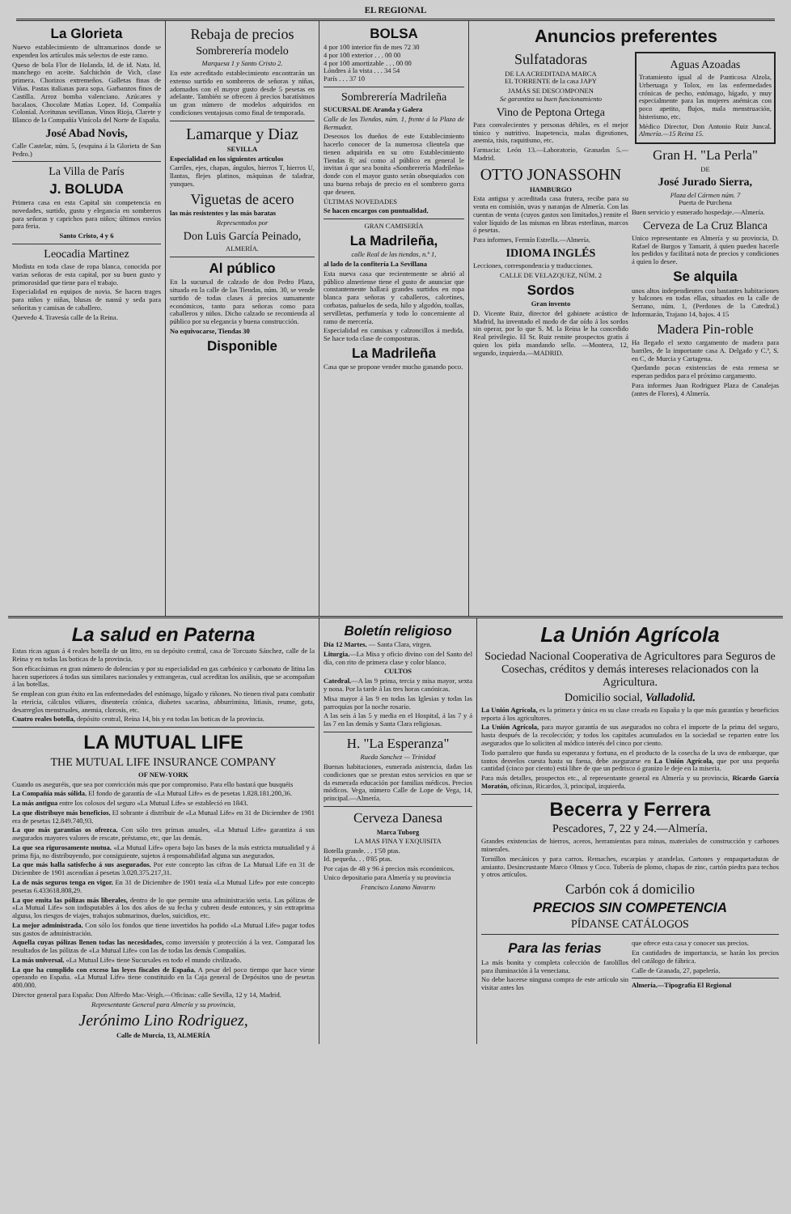EL REGIONAL
La Glorieta
Nuevo establecimiento de ultramarinos donde se expenden los artículos más selectos de este ramo.
Queso de bola Flor de Holanda, Id. de id. Nata. Id. manchego en aceite. Salchichón de Vich, clase primera. Chorizos extremeños. Galletas finas de Viñas. Pastas italianas para sopa. Garbanzos finos de Castilla. Arroz bomba valenciano. Azúcares y bacalaos. Chocolate Matías Lopez. Id. Compañía Colonial. Aceitunas sevillanas. Vinos Rioja, Clarete y Blanco de la Compañía Vinícola del Norte de España.
José Abad Novis,
Calle Castelar, núm. 5, (esquina á la Glorieta de San Pedro.)
La Villa de París
J. BOLUDA
Primera casa en esta Capital sin competencia en novedades, surtido, gusto y elegancia en sombreros para señoras y caprichos para niños; últimos envíos para feria.
Santo Cristo, 4 y 6
Leocadia Martinez
Modista en toda clase de ropa blanca, conocida por varias señoras de esta capital, por su buen gusto y primorosidad que tiene para el trabajo.
Especialidad en equipos de novia. Se hacen trages para niños y niñas, blusas de nansú y seda para señoritas y camisas de caballero.
Quevedo 4. Travesía calle de la Reina.
Rebaja de precios
Sombrerería modelo
Marquesa 1 y Santo Cristo 2.
En este acreditado establecimiento encontrarán un extenso surtido en sombreros de señoras y niñas, adornados con el mayor gusto desde 5 pesetas en adelante. También se ofrecen á precios baratísimos un gran número de modelos adquiridos en condiciones ventajosas como final de temporada.
Lamarque y Diaz
SEVILLA
Especialidad en los siguientes artículos
Carriles, ejes, chapas, ángulos, hierros T, hierros U, llantas, flejes platinos, máquinas de taladrar, yunques.
Viguetas de acero
las más resistentes y las más baratas
Representados por
Don Luis García Peinado,
ALMERÍA.
Al público
En la sucursal de calzado de don Pedro Plaza, situada en la calle de las Tiendas, núm. 30, se vende surtido de todas clases á precios sumamente económicos, tanto para señoras como para caballeros y niños. Dicho calzado se recomienda al público por su elegancia y buena construcción.
No equivocarse, Tiendas 30
Disponible
BOLSA
4 por 100 interior fin de mes 72 30
4 por 100 exterior . . . 00 00
4 por 100 amortizable . . . 00 00
Lóndres á la vista . . . 34 54
París . . . 37 10
Sombrerería Madrileña
SUCURSAL DE Aranda y Galera
Calle de las Tiendas, núm. 1, frente á la Plaza de Bermudez.
Deseosos los dueños de este Establecimiento hacerlo conocer de la numerosa clientela que tienen adquirida en su otro Establecimiento Tiendas 8; así como al público en general le invitan á que sea bonita «Sombrerería Madrileña» donde con el mayor gusto serán obsequiados con una buena rebaja de precio en el sombrero gorra que deseen.
ÚLTIMAS NOVEDADES
Se hacen encargos con puntualidad.
GRAN CAMISERÍA
La Madrileña,
calle Real de las tiendas, n.º 1,
al lado de la confitería La Sevillana
Esta nueva casa que recientemente se abrió al público almeriense tiene el gusto de anunciar que constantemente hallará grandes surtidos en ropa blanca para señoras y caballeros, calcetines, corbatas, pañuelos de seda, hilo y algodón, toallas, servilletas, perfumería y todo lo concerniente al ramo de mercería.
Especialidad en camisas y calzoncillos á medida. Se hace toda clase de composturas.
La Madrileña
Casa que se propone vender mucho ganando poco.
Anuncios preferentes
Sulfatadoras
DE LA ACREDITADA MARCA
EL TORRENTE de la casa JAPY
JAMÁS SE DESCOMPONEN
Se garantiza su buen funcionamiento
Vino de Peptona Ortega
Para convalecientes y personas débiles, es el mejor tónico y nutritivo. Inapetencia, malas digestiones, anemia, tisis, raquitismo, etc.
Farmacia: León 13.—Laboratorio, Granadas 5.—Madrid.
OTTO JONASSOHN
HAMBURGO
Esta antigua y acreditada casa frutera, recibe para su venta en comisión, uvas y naranjas de Almería. Con las cuentas de venta (cuyos gastos son limitados,) remite el valor líquido de las mismas en libras esterlinas, marcos ó pesetas.
Para informes, Fermín Estrella.—Almería.
IDIOMA INGLÉS
Lecciones, correspondencia y traducciones.
CALLE DE VELAZQUEZ, NÚM. 2
Sordos
Gran invento
D. Vicente Ruiz, director del gabinete acústico de Madrid, ha inventado el modo de dar oído á los sordos sin operar, por lo que S. M. la Reina le ha concedido Real privilegio. El Sr. Ruiz remite prospectos gratis á quien los pida mandando sello. —Montera, 12, segundo, izquierda.—MADRID.
Aguas Azoadas
Tratamiento igual al de Panticosa Alzola, Urberuaga y Tolox, en las enfermedades crónicas de pecho, estómago, hígado, y muy especialmente para las mujeres anémicas con poco apetito, flujos, mala menstruación, histerismo, etc.
Médico Director, Don Antonio Ruiz Juncal. Almería.—15 Reina 15.
Gran H. "La Perla"
DE
José Jurado Sierra,
Plaza del Cármen núm. 7
Puerta de Purchena
Buen servicio y esmerado hospedaje.—Almería.
Cerveza de La Cruz Blanca
Unico representante en Almería y su provincia, D. Rafael de Burgos y Tamarit, á quien pueden hacerle los pedidos y facilitará nota de precios y condiciones á quien lo desee.
Se alquila
unos altos independientes con bastantes habitaciones y balcones en todas ellas, situados en la calle de Serrano, núm. 1, (Perdones de la Catedral.) Informarán, Trajano 14, bajos. 4 15
Madera Pin-roble
Ha llegado el sexto cargamento de madera para barriles, de la importante casa A. Delgado y C.ª, S. en C, de Murcia y Cartagena.
Quedando pocas existencias de esta remesa se esperan pedidos para el próximo cargamento.
Para informes Juan Rodriguez Plaza de Canalejas (antes de Flores), 4 Almería.
La salud en Paterna
Estas ricas aguas á 4 reales botella de un litro, en su depósito central, casa de Torcuato Sánchez, calle de la Reina y en todas las boticas de la provincia.
Son eficacísimas en gran número de dolencias y por su especialidad en gas carbónico y carbonato de litina las hacen superiores á todas sus similares nacionales y extrangeras, cual acreditan los análisis, que se acompañan á las botellas.
Se emplean con gran éxito en las enfermedades del estómago, hígado y riñones. No tienen rival para combatir la etericia, cálculos viliares, disentería crónica, diabetes sacarina, abburrimina, litiasis, reume, gota, desarreglos menstruales, anemia, clorosis, etc.
Cuatro reales botella, depósito central, Reina 14, bis y en todas las boticas de la provincia.
LA MUTUAL LIFE
THE MUTUAL LIFE INSURANCE COMPANY
OF NEW-YORK
Cuando os aseguréis, que sea por convicción más que por compromiso. Para ello bastará que busquéis
La Compañía más sólida. El fondo de garantía de «La Mutual Life» es de pesetas 1.828.181.200,36.
La más antigua entre los colosos del seguro «La Mutual Life» se estableció en 1843.
La que distribuye más beneficios. El sobrante á distribuir de «La Mutual Life» en 31 de Diciembre de 1901 era de pesetas 12.849.740,93.
La que más garantías os ofrezca. Con sólo tres primas anuales, «La Mutual Life» garantiza á sus asegurados mayores valores de rescate, préstamo, etc, que las demás.
La que sea rigurosamente mutua. «La Mutual Life» opera bajo las bases de la más estricta mutualidad y á prima fija, no distribuyendo, por consiguiente, sujetos á responsabilidad alguna sus asegurados.
La que más halla satisfecho á sus asegurados. Por este concepto las cifras de La Mutual Life en 31 de Diciembre de 1901 ascendían á pesetas 3.020.375.217,31.
La de más seguros tenga en vigor. En 31 de Diciembre de 1901 tenía «La Mutual Life» por este concepto pesetas 6.433618.808,29.
La que emita las pólizas más liberales, dentro de lo que permite una administración seria. Las pólizas de «La Mutual Life» son indisputables á los dos años de su fecha y cubren desde entonces, y sin extraprima alguna, los riesgos de viajes, trabajos submarinos, duelos, suicidios, etc.
La mejor administrada. Con sólo los fondos que tiene invertidos ha podido «La Mutual Life» pagar todos sus gastos de administración.
Aquella cuyas pólizas llenen todas las necesidades, como inversión y protección á la vez. Comparad los resultados de las pólizas de «La Mutual Life» con las de todas las demás Compañías.
La más universal. «La Mutual Life» tiene Sucursales en todo el mundo civilizado.
La que ha cumplido con exceso las leyes fiscales de España. A pesar del poco tiempo que hace viene operando en España. «La Mutual Life» tiene constituido en la Caja general de Depósitos uno de pesetas 400.000.
Director general para España: Don Alfredo Mac-Veigh.—Oficinas: calle Sevilla, 12 y 14, Madrid.
Representante General para Almería y su provincia,
Jerónimo Lino Rodriguez,
Calle de Murcia, 13, ALMERÍA
Boletín religioso
Día 12 Martes. — Santa Clara, virgen.
Liturgia.—La Misa y oficio divino con del Santo del día, con rito de primera clase y color blanco.
CULTOS
Catedral.—A las 9 prima, tercia y misa mayor, sexta y nona. Por la tarde á las tres horas canónicas.
Misa mayor á las 9 en todas las Iglesias y todas las parroquias por la noche rosario.
A las seis á las 5 y media en el Hospital, á las 7 y á las 7 en las demás y Santa Clara religiosas.
H. "La Esperanza"
Rueda Sanchez — Trinidad
Buenas habitaciones, esmerada asistencia, dadas las condiciones que se prestan estos servicios en que se da esmerada educación por familias médicos. Precios módicos. Vega, número Calle de Lope de Vega, 14, principal.—Almería.
Cerveza Danesa
Marca Tuborg
LA MAS FINA Y EXQUISITA
Botella grande. . . 1'50 ptas.
Id. pequeña. . . 0'85 ptas.
Por cajas de 48 y 96 á precios más económicos.
Unico depositario para Almería y su provincia
Francisco Lozano Navarro
La Unión Agrícola
Sociedad Nacional Cooperativa de Agricultores para Seguros de Cosechas, créditos y demás intereses relacionados con la Agricultura.
Domicilio social, Valladolid.
La Unión Agrícola, es la primera y única en su clase creada en España y la que más garantías y beneficios reporta á los agricultores.
La Unión Agrícola, para mayor garantía de sus asegurados no cobra el importe de la prima del seguro, hasta después de la recolección; y todos los capitales acumulados en la sociedad se reparten entre los asegurados que lo soliciten al módico interés del cinco por ciento.
Todo parralero que funda su esperanza y fortuna, en el producto de la cosecha de la uva de embarque, que tantos desvelos cuesta hasta su faena, debe asegurarse en La Unión Agrícola, que por una pequeña cantidad (cinco por ciento) está libre de que un pedrisco ó granizo le deje en la miseria.
Para más detalles, prospectos etc., al representante general en Almería y su provincia, Ricardo García Moratón, oficinas, Ricardos, 3, principal, izquierda.
Becerra y Ferrera
Pescadores, 7, 22 y 24.—Almería.
Grandes existencias de hierros, aceros, herramientas para minas, materiales de construcción y carbones minerales.
Tornillos mecánicos y para carros. Remaches, escarpias y arandelas. Cartones y empaquetaduras de amianto. Desincrustante Marco Olmos y Coco. Tubería de plomo, chapas de zinc, cartón piedra para techos y otros artículos.
Carbón cok á domicilio
PRECIOS SIN COMPETENCIA
PÍDANSE CATÁLOGOS
Para las ferias
La más bonita y completa colección de farolillos para iluminación á la veneciana.
No debe hacerse ninguna compra de este artículo sin visitar antes los
que ofrece esta casa y conocer sus precios.
En cantidades de importancia, se harán los precios del catálogo de fábrica.
Calle de Granada, 27, papelería.
Almería.—Tipografía El Regional